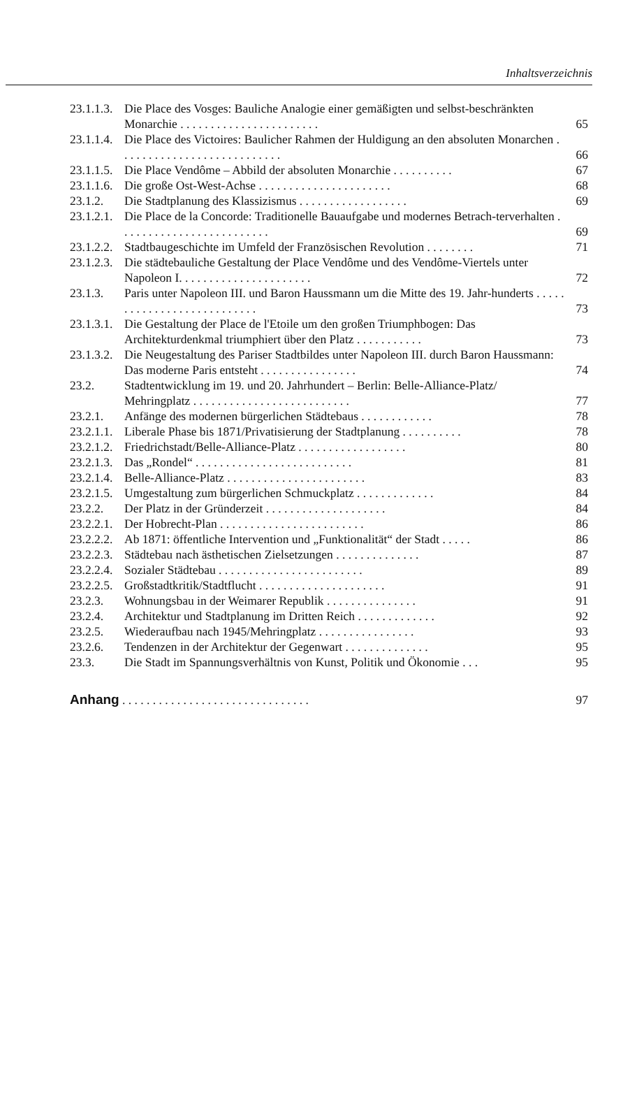Inhaltsverzeichnis
| 23.1.1.3. | Die Place des Vosges: Bauliche Analogie einer gemäßigten und selbst-beschränkten Monarchie . . . . . . . . . . . . . . . . . . . . . . . | 65 |
| 23.1.1.4. | Die Place des Victoires: Baulicher Rahmen der Huldigung an den absoluten Monarchen . . . . . . . . . . . . . . . . . . . . . . . . . . . | 66 |
| 23.1.1.5. | Die Place Vendôme – Abbild der absoluten Monarchie . . . . . . . . . . | 67 |
| 23.1.1.6. | Die große Ost-West-Achse . . . . . . . . . . . . . . . . . . . . . . | 68 |
| 23.1.2. | Die Stadtplanung des Klassizismus . . . . . . . . . . . . . . . . . . | 69 |
| 23.1.2.1. | Die Place de la Concorde: Traditionelle Bauaufgabe und modernes Betrach-terverhalten . . . . . . . . . . . . . . . . . . . . . . . . . | 69 |
| 23.1.2.2. | Stadtbaugeschichte im Umfeld der Französischen Revolution . . . . . . . . | 71 |
| 23.1.2.3. | Die städtebauliche Gestaltung der Place Vendôme und des Vendôme-Viertels unter Napoleon I. . . . . . . . . . . . . . . . . . . . . . | 72 |
| 23.1.3. | Paris unter Napoleon III. und Baron Haussmann um die Mitte des 19. Jahr-hunderts . . . . . . . . . . . . . . . . . . . . . . . . . . . | 73 |
| 23.1.3.1. | Die Gestaltung der Place de l'Etoile um den großen Triumphbogen: Das Architekturdenkmal triumphiert über den Platz . . . . . . . . . . . | 73 |
| 23.1.3.2. | Die Neugestaltung des Pariser Stadtbildes unter Napoleon III. durch Baron Haussmann: Das moderne Paris entsteht . . . . . . . . . . . . . . . . | 74 |
| 23.2. | Stadtentwicklung im 19. und 20. Jahrhundert – Berlin: Belle-Alliance-Platz/ Mehringplatz . . . . . . . . . . . . . . . . . . . . . . . . . . | 77 |
| 23.2.1. | Anfänge des modernen bürgerlichen Städtebaus . . . . . . . . . . . . | 78 |
| 23.2.1.1. | Liberale Phase bis 1871/Privatisierung der Stadtplanung . . . . . . . . . . | 78 |
| 23.2.1.2. | Friedrichstadt/Belle-Alliance-Platz . . . . . . . . . . . . . . . . . . | 80 |
| 23.2.1.3. | Das „Rondel“ . . . . . . . . . . . . . . . . . . . . . . . . . . | 81 |
| 23.2.1.4. | Belle-Alliance-Platz . . . . . . . . . . . . . . . . . . . . . . . | 83 |
| 23.2.1.5. | Umgestaltung zum bürgerlichen Schmuckplatz . . . . . . . . . . . . . | 84 |
| 23.2.2. | Der Platz in der Gründerzeit . . . . . . . . . . . . . . . . . . . . | 84 |
| 23.2.2.1. | Der Hobrecht-Plan . . . . . . . . . . . . . . . . . . . . . . . . | 86 |
| 23.2.2.2. | Ab 1871: öffentliche Intervention und „Funktionalität“ der Stadt . . . . . | 86 |
| 23.2.2.3. | Städtebau nach ästhetischen Zielsetzungen . . . . . . . . . . . . . . | 87 |
| 23.2.2.4. | Sozialer Städtebau . . . . . . . . . . . . . . . . . . . . . . . . | 89 |
| 23.2.2.5. | Großstadtkritik/Stadtflucht . . . . . . . . . . . . . . . . . . . . . | 91 |
| 23.2.3. | Wohnungsbau in der Weimarer Republik . . . . . . . . . . . . . . . | 91 |
| 23.2.4. | Architektur und Stadtplanung im Dritten Reich . . . . . . . . . . . . . | 92 |
| 23.2.5. | Wiederaufbau nach 1945/Mehringplatz . . . . . . . . . . . . . . . . | 93 |
| 23.2.6. | Tendenzen in der Architektur der Gegenwart . . . . . . . . . . . . . . | 95 |
| 23.3. | Die Stadt im Spannungsverhältnis von Kunst, Politik und Ökonomie . . . | 95 |
| Anhang . . . . . . . . . . . . . . . . . . . . . . . . . . . . . . . | | 97 |